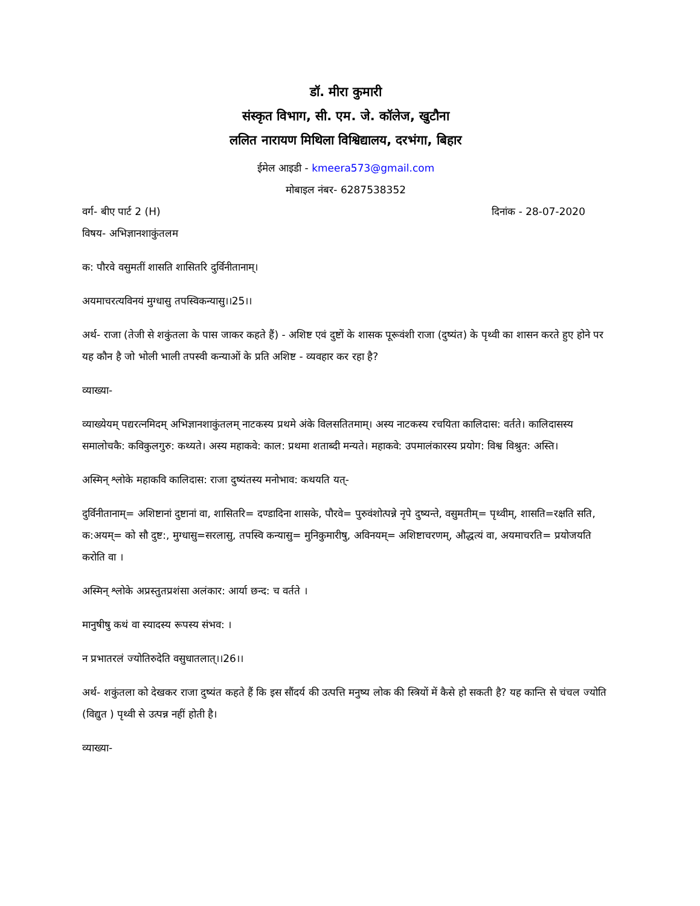डॉ. मीरा कुमारी
संस्कृत विभाग, सी. एम. जे. कॉलेज, खुटौना
ललित नारायण मिथिला विश्विद्यालय, दरभंगा, बिहार
ईमेल आइडी - kmeera573@gmail.com
मोबाइल नंबर- 6287538352
वर्ग- बीए पार्ट 2 (H) दिनांक - 28-07-2020
विषय- अभिज्ञानशाकुंतलम
क: पौरवे वसुमतीं शासति शासितरि दुर्विनीतानाम्।
अयमाचरत्यविनयं मुग्धासु तपस्विकन्यासु।।25।।
अर्थ- राजा (तेजी से शकुंतला के पास जाकर कहते हैं) - अशिष्ट एवं दुष्टों के शासक पूरूवंशी राजा (दुष्यंत) के पृथ्वी का शासन करते हुए होने पर यह कौन है जो भोली भाली तपस्वी कन्याओं के प्रति अशिष्ट - व्यवहार कर रहा है?
व्याख्या-
व्याख्येयम् पद्यरत्नमिदम् अभिज्ञानशाकुंतलम् नाटकस्य प्रथमे अंके विलसतितमाम्। अस्य नाटकस्य रचयिता कालिदास: वर्तते। कालिदासस्य समालोचकै: कविकुलगुरु: कथ्यते। अस्य महाकवे: काल: प्रथमा शताब्दी मन्यते। महाकवे: उपमालंकारस्य प्रयोग: विश्व विश्रुत: अस्ति।
अस्मिन् श्लोके महाकवि कालिदास: राजा दुष्यंतस्य मनोभाव: कथयति यत्-
दुर्विनीतानाम्= अशिष्टानां दुष्टानां वा, शासितरि= दण्डादिना शासके, पौरवे= पुरुवंशोत्पन्ने नृपे दुष्यन्ते, वसुमतीम्= पृथ्वीम्, शासति=रक्षति सति, क:अयम्= को सौ दुष्ट:, मुग्धासु=सरलासु, तपस्वि कन्यासु= मुनिकुमारीषु, अविनयम्= अशिष्टाचरणम्, औद्धत्यं वा, अयमाचरति= प्रयोजयति करोति वा ।
अस्मिन् श्लोके अप्रस्तुतप्रशंसा अलंकार: आर्या छन्द: च वर्तते ।
मानुषीषु कथं वा स्यादस्य रूपस्य संभव: ।
न प्रभातरलं ज्योतिरुदेति वसुधातलात्।।26।।
अर्थ- शकुंतला को देखकर राजा दुष्यंत कहते हैं कि इस सौंदर्य की उत्पत्ति मनुष्य लोक की स्त्रियों में कैसे हो सकती है? यह कान्ति से चंचल ज्योति (विद्युत ) पृथ्वी से उत्पन्न नहीं होती है।
व्याख्या-